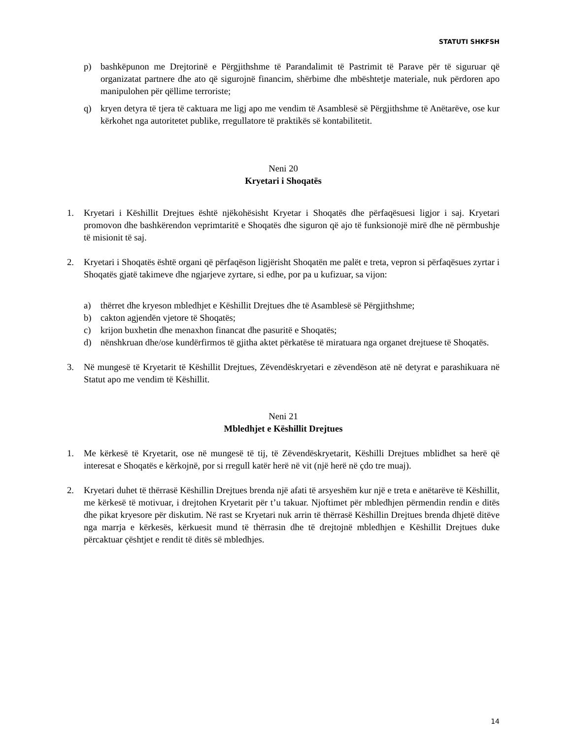STATUTI SHKFSH
p) bashkëpunon me Drejtorinë e Përgjithshme të Parandalimit të Pastrimit të Parave për të siguruar që organizatat partnere dhe ato që sigurojnë financim, shërbime dhe mbështetje materiale, nuk përdoren apo manipulohen për qëllime terroriste;
q) kryen detyra të tjera të caktuara me ligj apo me vendim të Asamblesë së Përgjithshme të Anëtarëve, ose kur kërkohet nga autoritetet publike, rregullatore të praktikës së kontabilitetit.
Neni 20
Kryetari i Shoqatës
1. Kryetari i Këshillit Drejtues është njëkohësisht Kryetar i Shoqatës dhe përfaqësuesi ligjor i saj. Kryetari promovon dhe bashkërendon veprimtaritë e Shoqatës dhe siguron që ajo të funksionojë mirë dhe në përmbushje të misionit të saj.
2. Kryetari i Shoqatës është organi që përfaqëson ligjërisht Shoqatën me palët e treta, vepron si përfaqësues zyrtar i Shoqatës gjatë takimeve dhe ngjarjeve zyrtare, si edhe, por pa u kufizuar, sa vijon:
a) thërret dhe kryeson mbledhjet e Këshillit Drejtues dhe të Asamblesë së Përgjithshme;
b) cakton agjendën vjetore të Shoqatës;
c) krijon buxhetin dhe menaxhon financat dhe pasuritë e Shoqatës;
d) nënshkruan dhe/ose kundërfirmos të gjitha aktet përkatëse të miratuara nga organet drejtuese të Shoqatës.
3. Në mungesë të Kryetarit të Këshillit Drejtues, Zëvendëskryetari e zëvendëson atë në detyrat e parashikuara në Statut apo me vendim të Këshillit.
Neni 21
Mbledhjet e Këshillit Drejtues
1. Me kërkesë të Kryetarit, ose në mungesë të tij, të Zëvendëskryetarit, Këshilli Drejtues mblidhet sa herë që interesat e Shoqatës e kërkojnë, por si rregull katër herë në vit (një herë në çdo tre muaj).
2. Kryetari duhet të thërrasë Këshillin Drejtues brenda një afati të arsyeshëm kur një e treta e anëtarëve të Këshillit, me kërkesë të motivuar, i drejtohen Kryetarit për t’u takuar. Njoftimet për mbledhjen përmendin rendin e ditës dhe pikat kryesore për diskutim. Në rast se Kryetari nuk arrin të thërrasë Këshillin Drejtues brenda dhjetë ditëve nga marrja e kërkesës, kërkuesit mund të thërrasin dhe të drejtojnë mbledhjen e Këshillit Drejtues duke përcaktuar çështjet e rendit të ditës së mbledhjes.
14